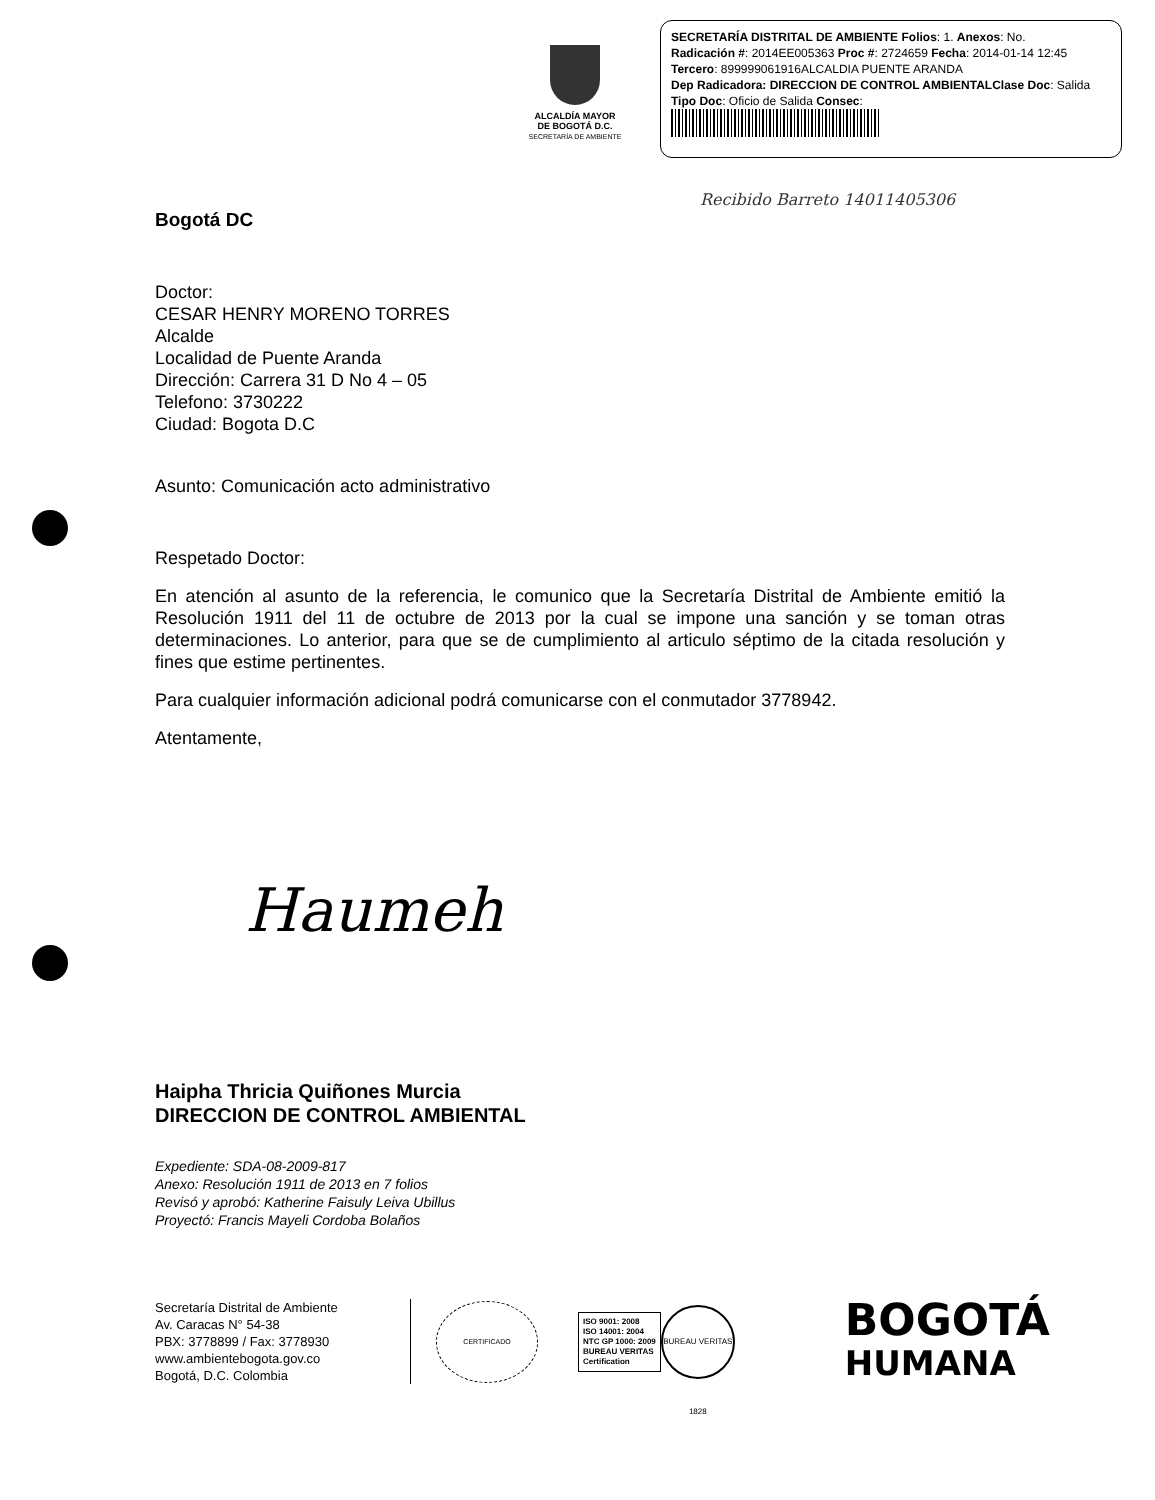ALCALDÍA MAYOR
DE BOGOTÁ D.C.
SECRETARÍA DE AMBIENTE
SECRETARÍA DISTRITAL DE AMBIENTE Folios: 1. Anexos: No.
Radicación #: 2014EE005363 Proc #: 2724659 Fecha: 2014-01-14 12:45
Tercero: 899999061916ALCALDIA PUENTE ARANDA
Dep Radicadora: DIRECCION DE CONTROL AMBIENTAL Clase Doc: Salida
Tipo Doc: Oficio de Salida Consec:
Recibido Barreto 14011405306
Bogotá DC
Doctor:
CESAR HENRY MORENO TORRES
Alcalde
Localidad de Puente Aranda
Dirección: Carrera 31 D No 4 – 05
Telefono: 3730222
Ciudad: Bogota D.C
Asunto: Comunicación acto administrativo
Respetado Doctor:
En atención al asunto de la referencia, le comunico que la Secretaría Distrital de Ambiente emitió la Resolución 1911 del 11 de octubre de 2013 por la cual se impone una sanción y se toman otras determinaciones. Lo anterior, para que se de cumplimiento al articulo séptimo de la citada resolución y fines que estime pertinentes.
Para cualquier información adicional podrá comunicarse con el conmutador 3778942.
Atentamente,
Haumeh
Haipha Thricia Quiñones Murcia
DIRECCION DE CONTROL AMBIENTAL
Expediente: SDA-08-2009-817
Anexo: Resolución 1911 de 2013 en 7 folios
Revisó y aprobó: Katherine Faisuly Leiva Ubillus
Proyectó: Francis Mayeli Cordoba Bolaños
Secretaría Distrital de Ambiente
Av. Caracas N° 54-38
PBX: 3778899 / Fax: 3778930
www.ambientebogota.gov.co
Bogotá, D.C. Colombia
CERTIFICADO
ISO 9001: 2008
ISO 14001: 2004
NTC GP 1000: 2009
BUREAU VERITAS
Certification
BUREAU VERITAS 1828
BOGOTÁ
HUMANA